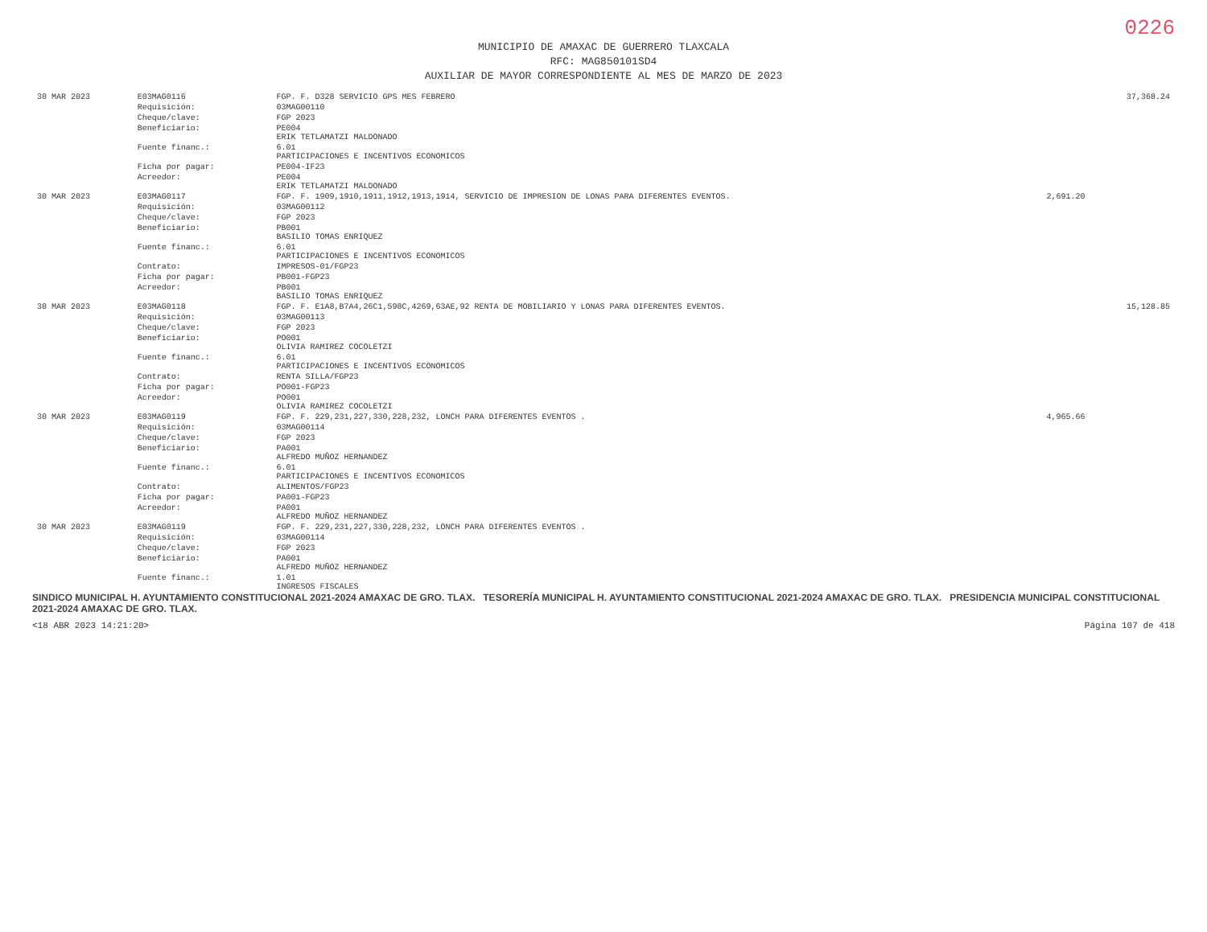0226
MUNICIPIO DE AMAXAC DE GUERRERO TLAXCALA
RFC: MAG850101SD4
AUXILIAR DE MAYOR CORRESPONDIENTE AL MES DE MARZO DE 2023
| 30 MAR 2023 | E03MAG0116 | FGP. F. D328 SERVICIO GPS MES FEBRERO | | 37,368.24 |
| | Requisición: | 03MAG00110 | | |
| | Cheque/clave: | FGP 2023 | | |
| | Beneficiario: | PE004 ERIK TETLAMATZI MALDONADO | | |
| | Fuente financ.: | 6.01 PARTICIPACIONES E INCENTIVOS ECONOMICOS | | |
| | Ficha por pagar: | PE004-IF23 | | |
| | Acreedor: | PE004 ERIK TETLAMATZI MALDONADO | | |
| 30 MAR 2023 | E03MAG0117 | FGP. F. 1909,1910,1911,1912,1913,1914, SERVICIO DE IMPRESION DE LONAS PARA DIFERENTES EVENTOS. | 2,691.20 | |
| | Requisición: | 03MAG00112 | | |
| | Cheque/clave: | FGP 2023 | | |
| | Beneficiario: | PB001 BASILIO TOMAS ENRIQUEZ | | |
| | Fuente financ.: | 6.01 PARTICIPACIONES E INCENTIVOS ECONOMICOS | | |
| | Contrato: | IMPRESOS-01/FGP23 | | |
| | Ficha por pagar: | PB001-FGP23 | | |
| | Acreedor: | PB001 BASILIO TOMAS ENRIQUEZ | | |
| 30 MAR 2023 | E03MAG0118 | FGP. F. E1A8,B7A4,26C1,598C,4269,63AE,92 RENTA DE MOBILIARIO Y LONAS PARA DIFERENTES EVENTOS. | | 15,128.85 |
| | Requisición: | 03MAG00113 | | |
| | Cheque/clave: | FGP 2023 | | |
| | Beneficiario: | PO001 OLIVIA RAMIREZ COCOLETZI | | |
| | Fuente financ.: | 6.01 PARTICIPACIONES E INCENTIVOS ECONOMICOS | | |
| | Contrato: | RENTA SILLA/FGP23 | | |
| | Ficha por pagar: | PO001-FGP23 | | |
| | Acreedor: | PO001 OLIVIA RAMIREZ COCOLETZI | | |
| 30 MAR 2023 | E03MAG0119 | FGP. F. 229,231,227,330,228,232, LONCH PARA DIFERENTES EVENTOS . | 4,965.66 | |
| | Requisición: | 03MAG00114 | | |
| | Cheque/clave: | FGP 2023 | | |
| | Beneficiario: | PA001 ALFREDO MUÑOZ HERNANDEZ | | |
| | Fuente financ.: | 6.01 PARTICIPACIONES E INCENTIVOS ECONOMICOS | | |
| | Contrato: | ALIMENTOS/FGP23 | | |
| | Ficha por pagar: | PA001-FGP23 | | |
| | Acreedor: | PA001 ALFREDO MUÑOZ HERNANDEZ | | |
| 30 MAR 2023 | E03MAG0119 | FGP. F. 229,231,227,330,228,232, LONCH PARA DIFERENTES EVENTOS . | | |
| | Requisición: | 03MAG00114 | | |
| | Cheque/clave: | FGP 2023 | | |
| | Beneficiario: | PA001 ALFREDO MUÑOZ HERNANDEZ | | |
| | Fuente financ.: | 1.01 INGRESOS FISCALES | | |
SINDICO MUNICIPAL H. AYUNTAMIENTO CONSTITUCIONAL 2021-2024 AMAXAC DE GRO. TLAX. TESORERÍA MUNICIPAL H. AYUNTAMIENTO CONSTITUCIONAL 2021-2024 AMAXAC DE GRO. TLAX. PRESIDENCIA MUNICIPAL CONSTITUCIONAL 2021-2024 AMAXAC DE GRO. TLAX.
<18 ABR 2023 14:21:20> Página 107 de 418